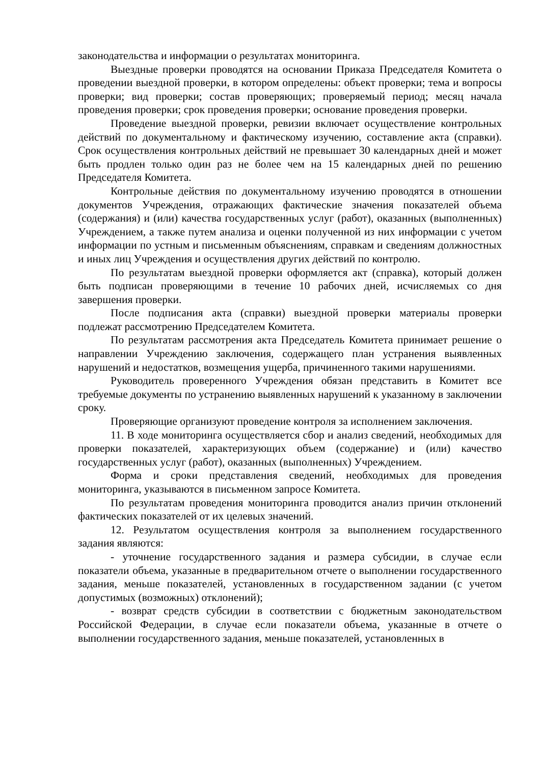законодательства и информации о результатах мониторинга.
Выездные проверки проводятся на основании Приказа Председателя Комитета о проведении выездной проверки, в котором определены: объект проверки; тема и вопросы проверки; вид проверки; состав проверяющих; проверяемый период; месяц начала проведения проверки; срок проведения проверки; основание проведения проверки.
Проведение выездной проверки, ревизии включает осуществление контрольных действий по документальному и фактическому изучению, составление акта (справки). Срок осуществления контрольных действий не превышает 30 календарных дней и может быть продлен только один раз не более чем на 15 календарных дней по решению Председателя Комитета.
Контрольные действия по документальному изучению проводятся в отношении документов Учреждения, отражающих фактические значения показателей объема (содержания) и (или) качества государственных услуг (работ), оказанных (выполненных) Учреждением, а также путем анализа и оценки полученной из них информации с учетом информации по устным и письменным объяснениям, справкам и сведениям должностных и иных лиц Учреждения и осуществления других действий по контролю.
По результатам выездной проверки оформляется акт (справка), который должен быть подписан проверяющими в течение 10 рабочих дней, исчисляемых со дня завершения проверки.
После подписания акта (справки) выездной проверки материалы проверки подлежат рассмотрению Председателем Комитета.
По результатам рассмотрения акта Председатель Комитета принимает решение о направлении Учреждению заключения, содержащего план устранения выявленных нарушений и недостатков, возмещения ущерба, причиненного такими нарушениями.
Руководитель проверенного Учреждения обязан представить в Комитет все требуемые документы по устранению выявленных нарушений к указанному в заключении сроку.
Проверяющие организуют проведение контроля за исполнением заключения.
11. В ходе мониторинга осуществляется сбор и анализ сведений, необходимых для проверки показателей, характеризующих объем (содержание) и (или) качество государственных услуг (работ), оказанных (выполненных) Учреждением.
Форма и сроки представления сведений, необходимых для проведения мониторинга, указываются в письменном запросе Комитета.
По результатам проведения мониторинга проводится анализ причин отклонений фактических показателей от их целевых значений.
12. Результатом осуществления контроля за выполнением государственного задания являются:
- уточнение государственного задания и размера субсидии, в случае если показатели объема, указанные в предварительном отчете о выполнении государственного задания, меньше показателей, установленных в государственном задании (с учетом допустимых (возможных) отклонений);
- возврат средств субсидии в соответствии с бюджетным законодательством Российской Федерации, в случае если показатели объема, указанные в отчете о выполнении государственного задания, меньше показателей, установленных в